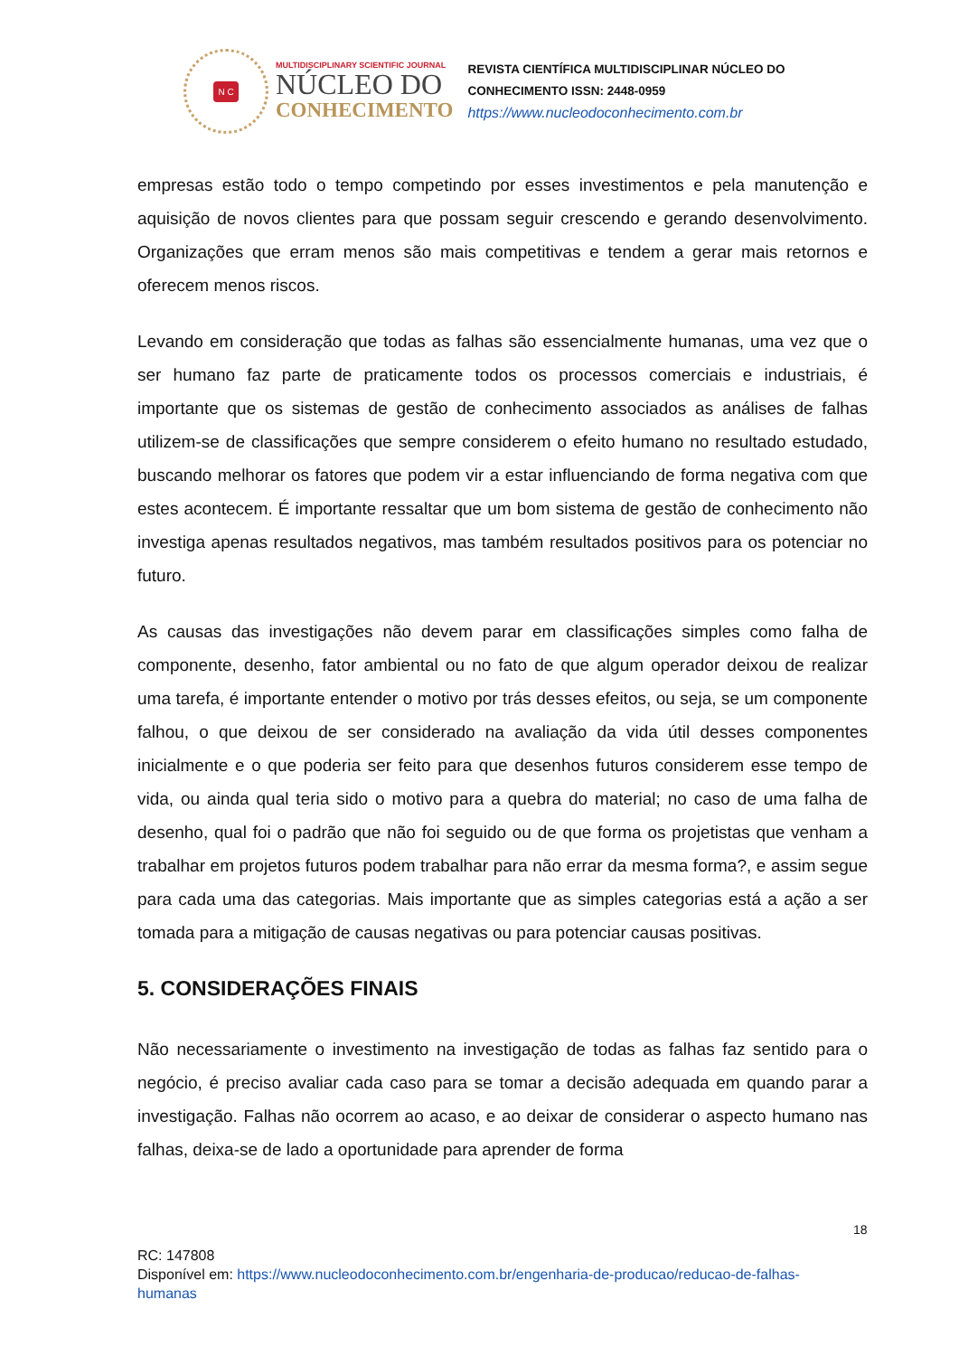N C
MULTIDISCIPLINARY SCIENTIFIC JOURNAL
NÚCLEO DO
CONHECIMENTO
REVISTA CIENTÍFICA MULTIDISCIPLINAR NÚCLEO DO
CONHECIMENTO ISSN: 2448-0959
https://www.nucleodoconhecimento.com.br
empresas estão todo o tempo competindo por esses investimentos e pela manutenção e aquisição de novos clientes para que possam seguir crescendo e gerando desenvolvimento. Organizações que erram menos são mais competitivas e tendem a gerar mais retornos e oferecem menos riscos.
Levando em consideração que todas as falhas são essencialmente humanas, uma vez que o ser humano faz parte de praticamente todos os processos comerciais e industriais, é importante que os sistemas de gestão de conhecimento associados as análises de falhas utilizem-se de classificações que sempre considerem o efeito humano no resultado estudado, buscando melhorar os fatores que podem vir a estar influenciando de forma negativa com que estes acontecem. É importante ressaltar que um bom sistema de gestão de conhecimento não investiga apenas resultados negativos, mas também resultados positivos para os potenciar no futuro.
As causas das investigações não devem parar em classificações simples como falha de componente, desenho, fator ambiental ou no fato de que algum operador deixou de realizar uma tarefa, é importante entender o motivo por trás desses efeitos, ou seja, se um componente falhou, o que deixou de ser considerado na avaliação da vida útil desses componentes inicialmente e o que poderia ser feito para que desenhos futuros considerem esse tempo de vida, ou ainda qual teria sido o motivo para a quebra do material; no caso de uma falha de desenho, qual foi o padrão que não foi seguido ou de que forma os projetistas que venham a trabalhar em projetos futuros podem trabalhar para não errar da mesma forma?, e assim segue para cada uma das categorias. Mais importante que as simples categorias está a ação a ser tomada para a mitigação de causas negativas ou para potenciar causas positivas.
5. CONSIDERAÇÕES FINAIS
Não necessariamente o investimento na investigação de todas as falhas faz sentido para o negócio, é preciso avaliar cada caso para se tomar a decisão adequada em quando parar a investigação. Falhas não ocorrem ao acaso, e ao deixar de considerar o aspecto humano nas falhas, deixa-se de lado a oportunidade para aprender de forma
18
RC: 147808
Disponível em: https://www.nucleodoconhecimento.com.br/engenharia-de-producao/reducao-de-falhas-humanas